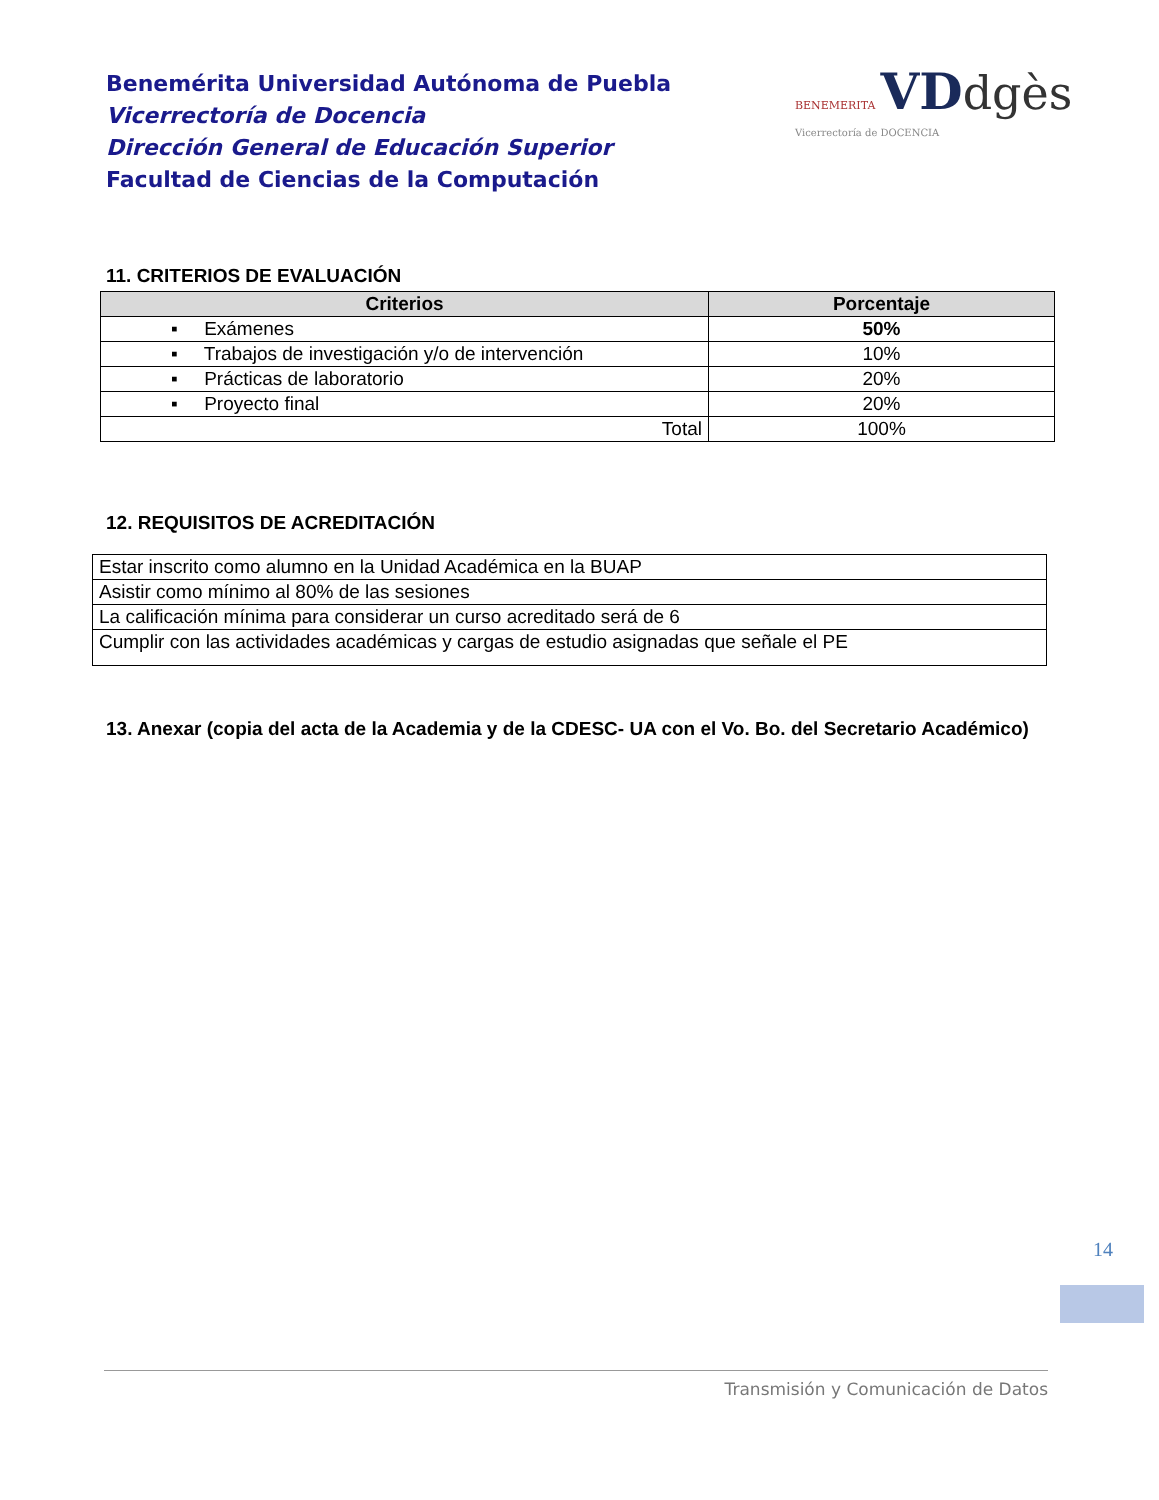Benemérita Universidad Autónoma de Puebla
Vicerrectoría de Docencia
Dirección General de Educación Superior
Facultad de Ciencias de la Computación
BENEMERITA VD dgès
Vicerrectoría de DOCENCIA
11. CRITERIOS DE EVALUACIÓN
| Criterios | Porcentaje |
| --- | --- |
| ▪ Exámenes | 50% |
| ▪ Trabajos de investigación y/o de intervención | 10% |
| ▪ Prácticas de laboratorio | 20% |
| ▪ Proyecto final | 20% |
| Total | 100% |
12. REQUISITOS DE ACREDITACIÓN
| Estar inscrito como alumno en la Unidad Académica en la BUAP |
| Asistir como mínimo al 80% de las sesiones |
| La calificación mínima para considerar un curso acreditado será de 6 |
| Cumplir con las actividades académicas y cargas de estudio asignadas que señale el PE |
13. Anexar (copia del acta de la Academia y de la CDESC- UA con el Vo. Bo. del Secretario Académico)
14
Transmisión y Comunicación de Datos